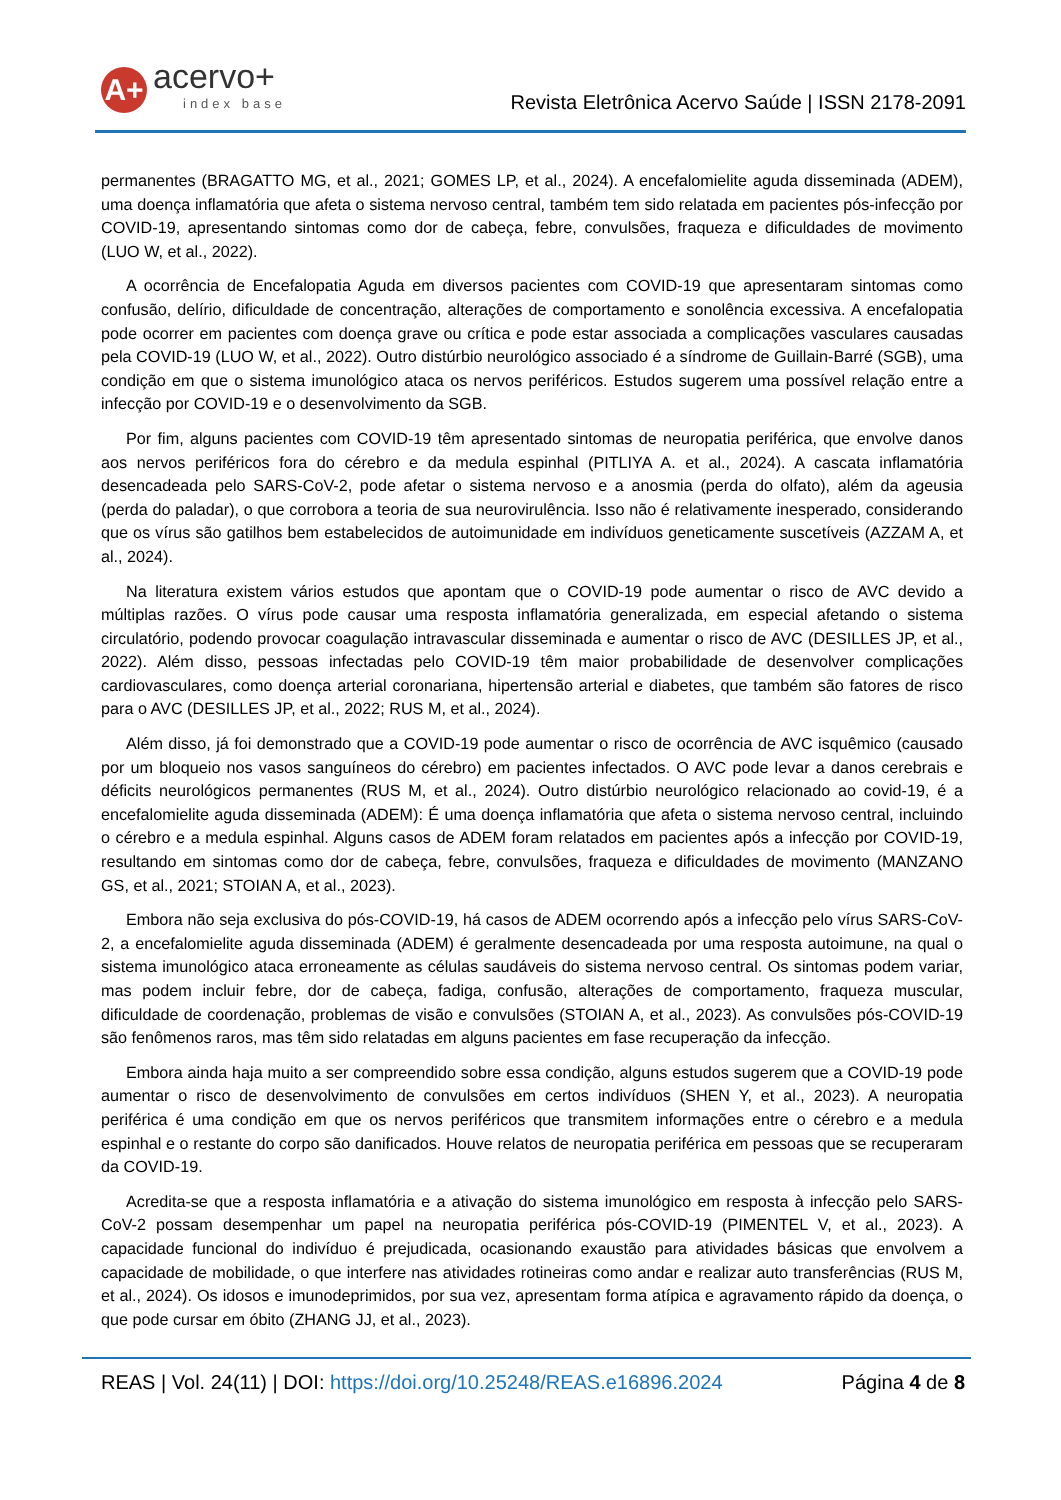A+
acervo+
index base
Revista Eletrônica Acervo Saúde | ISSN 2178-2091
permanentes (BRAGATTO MG, et al., 2021; GOMES LP, et al., 2024). A encefalomielite aguda disseminada (ADEM), uma doença inflamatória que afeta o sistema nervoso central, também tem sido relatada em pacientes pós-infecção por COVID-19, apresentando sintomas como dor de cabeça, febre, convulsões, fraqueza e dificuldades de movimento (LUO W, et al., 2022).
A ocorrência de Encefalopatia Aguda em diversos pacientes com COVID-19 que apresentaram sintomas como confusão, delírio, dificuldade de concentração, alterações de comportamento e sonolência excessiva. A encefalopatia pode ocorrer em pacientes com doença grave ou crítica e pode estar associada a complicações vasculares causadas pela COVID-19 (LUO W, et al., 2022). Outro distúrbio neurológico associado é a síndrome de Guillain-Barré (SGB), uma condição em que o sistema imunológico ataca os nervos periféricos. Estudos sugerem uma possível relação entre a infecção por COVID-19 e o desenvolvimento da SGB.
Por fim, alguns pacientes com COVID-19 têm apresentado sintomas de neuropatia periférica, que envolve danos aos nervos periféricos fora do cérebro e da medula espinhal (PITLIYA A. et al., 2024). A cascata inflamatória desencadeada pelo SARS-CoV-2, pode afetar o sistema nervoso e a anosmia (perda do olfato), além da ageusia (perda do paladar), o que corrobora a teoria de sua neurovirulência. Isso não é relativamente inesperado, considerando que os vírus são gatilhos bem estabelecidos de autoimunidade em indivíduos geneticamente suscetíveis (AZZAM A, et al., 2024).
Na literatura existem vários estudos que apontam que o COVID-19 pode aumentar o risco de AVC devido a múltiplas razões. O vírus pode causar uma resposta inflamatória generalizada, em especial afetando o sistema circulatório, podendo provocar coagulação intravascular disseminada e aumentar o risco de AVC (DESILLES JP, et al., 2022). Além disso, pessoas infectadas pelo COVID-19 têm maior probabilidade de desenvolver complicações cardiovasculares, como doença arterial coronariana, hipertensão arterial e diabetes, que também são fatores de risco para o AVC (DESILLES JP, et al., 2022; RUS M, et al., 2024).
Além disso, já foi demonstrado que a COVID-19 pode aumentar o risco de ocorrência de AVC isquêmico (causado por um bloqueio nos vasos sanguíneos do cérebro) em pacientes infectados. O AVC pode levar a danos cerebrais e déficits neurológicos permanentes (RUS M, et al., 2024). Outro distúrbio neurológico relacionado ao covid-19, é a encefalomielite aguda disseminada (ADEM): É uma doença inflamatória que afeta o sistema nervoso central, incluindo o cérebro e a medula espinhal. Alguns casos de ADEM foram relatados em pacientes após a infecção por COVID-19, resultando em sintomas como dor de cabeça, febre, convulsões, fraqueza e dificuldades de movimento (MANZANO GS, et al., 2021; STOIAN A, et al., 2023).
Embora não seja exclusiva do pós-COVID-19, há casos de ADEM ocorrendo após a infecção pelo vírus SARS-CoV-2, a encefalomielite aguda disseminada (ADEM) é geralmente desencadeada por uma resposta autoimune, na qual o sistema imunológico ataca erroneamente as células saudáveis do sistema nervoso central. Os sintomas podem variar, mas podem incluir febre, dor de cabeça, fadiga, confusão, alterações de comportamento, fraqueza muscular, dificuldade de coordenação, problemas de visão e convulsões (STOIAN A, et al., 2023). As convulsões pós-COVID-19 são fenômenos raros, mas têm sido relatadas em alguns pacientes em fase recuperação da infecção.
Embora ainda haja muito a ser compreendido sobre essa condição, alguns estudos sugerem que a COVID-19 pode aumentar o risco de desenvolvimento de convulsões em certos indivíduos (SHEN Y, et al., 2023). A neuropatia periférica é uma condição em que os nervos periféricos que transmitem informações entre o cérebro e a medula espinhal e o restante do corpo são danificados. Houve relatos de neuropatia periférica em pessoas que se recuperaram da COVID-19.
Acredita-se que a resposta inflamatória e a ativação do sistema imunológico em resposta à infecção pelo SARS-CoV-2 possam desempenhar um papel na neuropatia periférica pós-COVID-19 (PIMENTEL V, et al., 2023). A capacidade funcional do indivíduo é prejudicada, ocasionando exaustão para atividades básicas que envolvem a capacidade de mobilidade, o que interfere nas atividades rotineiras como andar e realizar auto transferências (RUS M, et al., 2024). Os idosos e imunodeprimidos, por sua vez, apresentam forma atípica e agravamento rápido da doença, o que pode cursar em óbito (ZHANG JJ, et al., 2023).
REAS | Vol. 24(11) | DOI: https://doi.org/10.25248/REAS.e16896.2024 Página 4 de 8